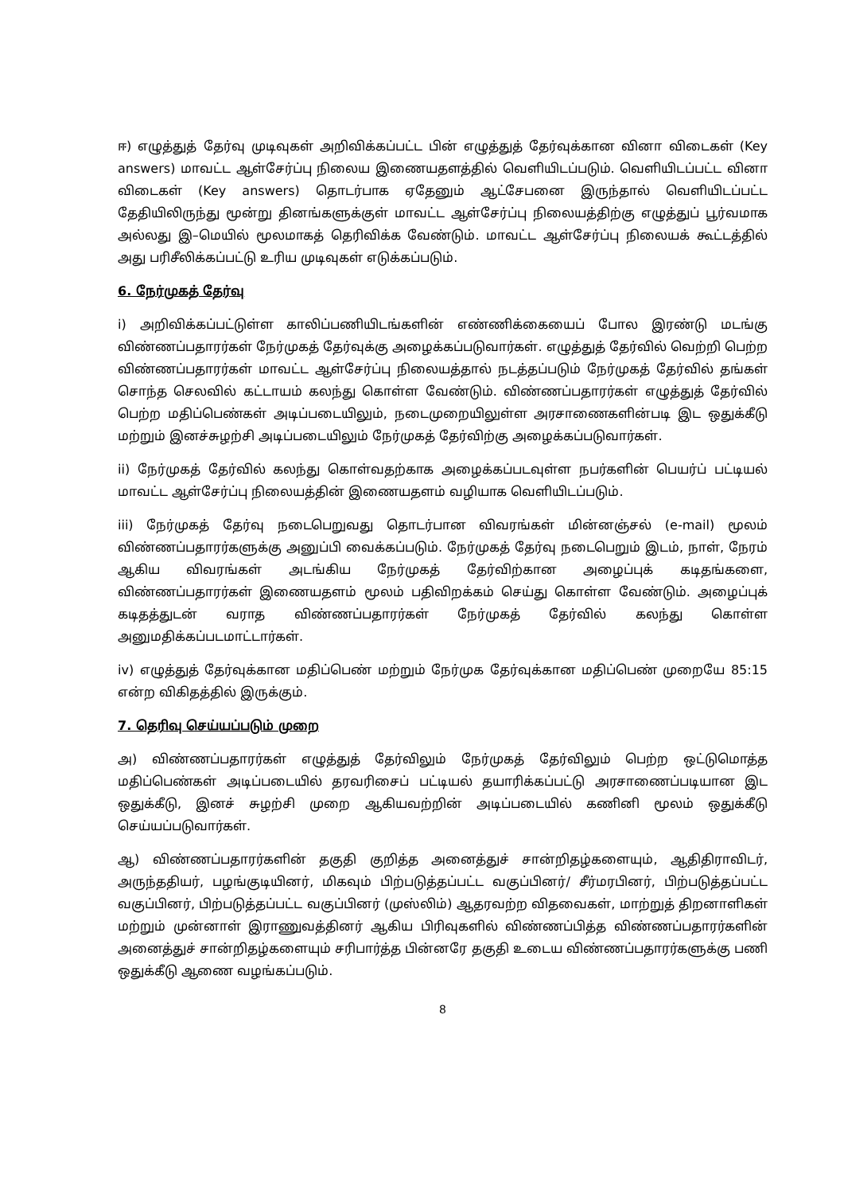ஈ) எழுத்துத் தேர்வு முடிவுகள் அறிவிக்கப்பட்ட பின் எழுத்துத் தேர்வுக்கான வினா விடைகள் (Key answers) மாவட்ட ஆள்சேர்ப்பு நிலைய இணையதளத்தில் வெளியிடப்படும். வெளியிடப்பட்ட வினா விடைகள் (Key answers) தொடர்பாக ஏதேனும் ஆட்சேபனை இருந்தால் வெளியிடப்பட்ட தேதியிலிருந்து மூன்று தினங்களுக்குள் மாவட்ட ஆள்சேர்ப்பு நிலையத்திற்கு எழுத்துப் பூர்வமாக அல்லது இ–மெயில் மூலமாகத் தெரிவிக்க வேண்டும். மாவட்ட ஆள்சேர்ப்பு நிலையக் கூட்டத்தில் அது பரிசீலிக்கப்பட்டு உரிய முடிவுகள் எடுக்கப்படும்.
6. நேர்முகத் தேர்வு
i) அறிவிக்கப்பட்டுள்ள காலிப்பணியிடங்களின் எண்ணிக்கையைப் போல இரண்டு மடங்கு விண்ணப்பதாரர்கள் நேர்முகத் தேர்வுக்கு அழைக்கப்படுவார்கள். எழுத்துத் தேர்வில் வெற்றி பெற்ற விண்ணப்பதாரர்கள் மாவட்ட ஆள்சேர்ப்பு நிலையத்தால் நடத்தப்படும் நேர்முகத் தேர்வில் தங்கள் சொந்த செலவில் கட்டாயம் கலந்து கொள்ள வேண்டும். விண்ணப்பதாரர்கள் எழுத்துத் தேர்வில் பெற்ற மதிப்பெண்கள் அடிப்படையிலும், நடைமுறையிலுள்ள அரசாணைகளின்படி இட ஒதுக்கீடு மற்றும் இனச்சுழற்சி அடிப்படையிலும் நேர்முகத் தேர்விற்கு அழைக்கப்படுவார்கள்.
ii) நேர்முகத் தேர்வில் கலந்து கொள்வதற்காக அழைக்கப்படவுள்ள நபர்களின் பெயர்ப் பட்டியல் மாவட்ட ஆள்சேர்ப்பு நிலையத்தின் இணையதளம் வழியாக வெளியிடப்படும்.
iii) நேர்முகத் தேர்வு நடைபெறுவது தொடர்பான விவரங்கள் மின்னஞ்சல் (e-mail) மூலம் விண்ணப்பதாரர்களுக்கு அனுப்பி வைக்கப்படும். நேர்முகத் தேர்வு நடைபெறும் இடம், நாள், நேரம் ஆகிய விவரங்கள் அடங்கிய நேர்முகத் தேர்விற்கான அழைப்புக் கடிதங்களை, விண்ணப்பதாரர்கள் இணையதளம் மூலம் பதிவிறக்கம் செய்து கொள்ள வேண்டும். அழைப்புக் கடிதத்துடன் வராத விண்ணப்பதாரர்கள் நேர்முகத் தேர்வில் கலந்து கொள்ள அனுமதிக்கப்படமாட்டார்கள்.
iv) எழுத்துத் தேர்வுக்கான மதிப்பெண் மற்றும் நேர்முக தேர்வுக்கான மதிப்பெண் முறையே 85:15 என்ற விகிதத்தில் இருக்கும்.
7. தெரிவு செய்யப்படும் முறை
அ) விண்ணப்பதாரர்கள் எழுத்துத் தேர்விலும் நேர்முகத் தேர்விலும் பெற்ற ஒட்டுமொத்த மதிப்பெண்கள் அடிப்படையில் தரவரிசைப் பட்டியல் தயாரிக்கப்பட்டு அரசாணைப்படியான இட ஒதுக்கீடு, இனச் சுழற்சி முறை ஆகியவற்றின் அடிப்படையில் கணினி மூலம் ஒதுக்கீடு செய்யப்படுவார்கள்.
ஆ) விண்ணப்பதாரர்களின் தகுதி குறித்த அனைத்துச் சான்றிதழ்களையும், ஆதிதிராவிடர், அருந்ததியர், பழங்குடியினர், மிகவும் பிற்படுத்தப்பட்ட வகுப்பினர்/ சீர்மரபினர், பிற்படுத்தப்பட்ட வகுப்பினர், பிற்படுத்தப்பட்ட வகுப்பினர் (முஸ்லிம்) ஆதரவற்ற விதவைகள், மாற்றுத் திறனாளிகள் மற்றும் முன்னாள் இராணுவத்தினர் ஆகிய பிரிவுகளில் விண்ணப்பித்த விண்ணப்பதாரர்களின் அனைத்துச் சான்றிதழ்களையும் சரிபார்த்த பின்னரே தகுதி உடைய விண்ணப்பதாரர்களுக்கு பணி ஒதுக்கீடு ஆணை வழங்கப்படும்.
8